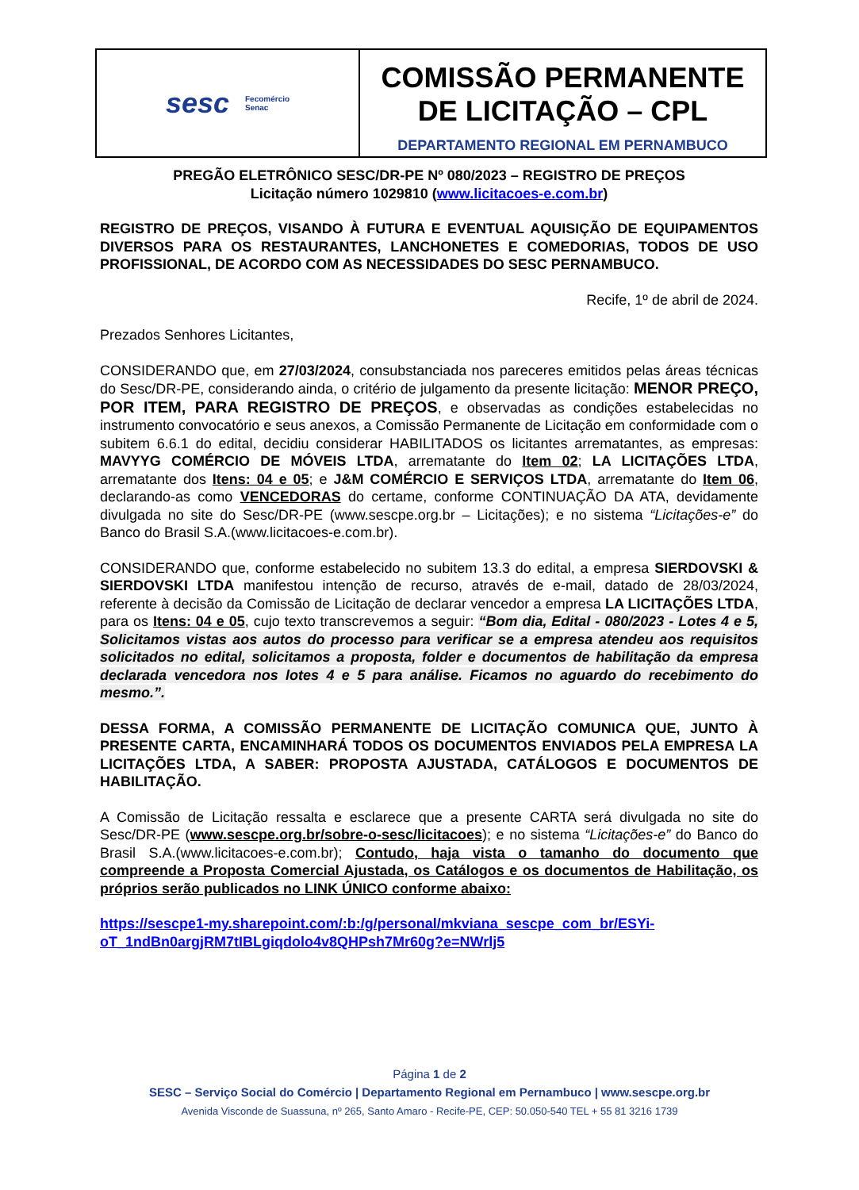sesc Fecomércio
Senac
COMISSÃO PERMANENTE DE LICITAÇÃO – CPL
DEPARTAMENTO REGIONAL EM PERNAMBUCO
PREGÃO ELETRÔNICO SESC/DR-PE Nº 080/2023 – REGISTRO DE PREÇOS
Licitação número 1029810 (www.licitacoes-e.com.br)
REGISTRO DE PREÇOS, VISANDO À FUTURA E EVENTUAL AQUISIÇÃO DE EQUIPAMENTOS DIVERSOS PARA OS RESTAURANTES, LANCHONETES E COMEDORIAS, TODOS DE USO PROFISSIONAL, DE ACORDO COM AS NECESSIDADES DO SESC PERNAMBUCO.
Recife, 1º de abril de 2024.
Prezados Senhores Licitantes,
CONSIDERANDO que, em 27/03/2024, consubstanciada nos pareceres emitidos pelas áreas técnicas do Sesc/DR-PE, considerando ainda, o critério de julgamento da presente licitação: MENOR PREÇO, POR ITEM, PARA REGISTRO DE PREÇOS, e observadas as condições estabelecidas no instrumento convocatório e seus anexos, a Comissão Permanente de Licitação em conformidade com o subitem 6.6.1 do edital, decidiu considerar HABILITADOS os licitantes arrematantes, as empresas: MAVYYG COMÉRCIO DE MÓVEIS LTDA, arrematante do Item 02; LA LICITAÇÕES LTDA, arrematante dos Itens: 04 e 05; e J&M COMÉRCIO E SERVIÇOS LTDA, arrematante do Item 06, declarando-as como VENCEDORAS do certame, conforme CONTINUAÇÃO DA ATA, devidamente divulgada no site do Sesc/DR-PE (www.sescpe.org.br – Licitações); e no sistema “Licitações-e” do Banco do Brasil S.A.(www.licitacoes-e.com.br).
CONSIDERANDO que, conforme estabelecido no subitem 13.3 do edital, a empresa SIERDOVSKI & SIERDOVSKI LTDA manifestou intenção de recurso, através de e-mail, datado de 28/03/2024, referente à decisão da Comissão de Licitação de declarar vencedor a empresa LA LICITAÇÕES LTDA, para os Itens: 04 e 05, cujo texto transcrevemos a seguir: “Bom dia, Edital - 080/2023 - Lotes 4 e 5, Solicitamos vistas aos autos do processo para verificar se a empresa atendeu aos requisitos solicitados no edital, solicitamos a proposta, folder e documentos de habilitação da empresa declarada vencedora nos lotes 4 e 5 para análise. Ficamos no aguardo do recebimento do mesmo.”.
DESSA FORMA, A COMISSÃO PERMANENTE DE LICITAÇÃO COMUNICA QUE, JUNTO À PRESENTE CARTA, ENCAMINHARÁ TODOS OS DOCUMENTOS ENVIADOS PELA EMPRESA LA LICITAÇÕES LTDA, A SABER: PROPOSTA AJUSTADA, CATÁLOGOS E DOCUMENTOS DE HABILITAÇÃO.
A Comissão de Licitação ressalta e esclarece que a presente CARTA será divulgada no site do Sesc/DR-PE (www.sescpe.org.br/sobre-o-sesc/licitacoes); e no sistema “Licitações-e” do Banco do Brasil S.A.(www.licitacoes-e.com.br); Contudo, haja vista o tamanho do documento que compreende a Proposta Comercial Ajustada, os Catálogos e os documentos de Habilitação, os próprios serão publicados no LINK ÚNICO conforme abaixo:
https://sescpe1-my.sharepoint.com/:b:/g/personal/mkviana_sescpe_com_br/ESYi-oT_1ndBn0argjRM7tIBLgiqdolo4v8QHPsh7Mr60g?e=NWrlj5
Página 1 de 2
SESC – Serviço Social do Comércio | Departamento Regional em Pernambuco | www.sescpe.org.br
Avenida Visconde de Suassuna, nº 265, Santo Amaro - Recife-PE, CEP: 50.050-540 TEL + 55 81 3216 1739